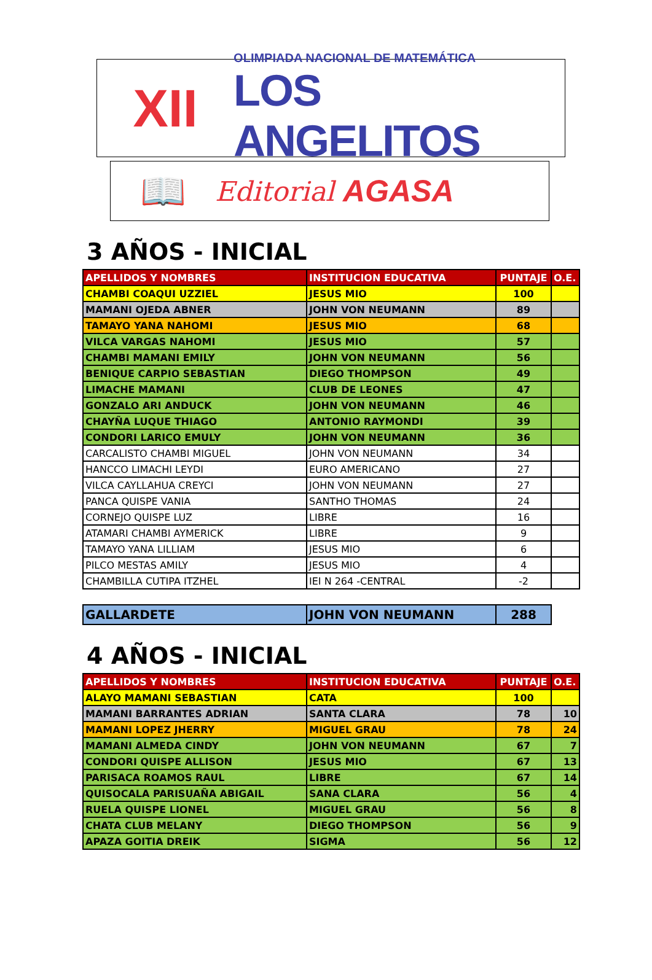XII
OLIMPIADA NACIONAL DE MATEMÁTICA
LOS ANGELITOS
📖
Editorial AGASA
3 AÑOS - INICIAL
| APELLIDOS Y NOMBRES | INSTITUCION EDUCATIVA | PUNTAJE | O.E. |
| --- | --- | --- | --- |
| CHAMBI COAQUI UZZIEL | JESUS MIO | 100 | |
| MAMANI OJEDA ABNER | JOHN VON NEUMANN | 89 | |
| TAMAYO YANA NAHOMI | JESUS MIO | 68 | |
| VILCA VARGAS NAHOMI | JESUS MIO | 57 | |
| CHAMBI MAMANI EMILY | JOHN VON NEUMANN | 56 | |
| BENIQUE CARPIO SEBASTIAN | DIEGO THOMPSON | 49 | |
| LIMACHE MAMANI | CLUB DE LEONES | 47 | |
| GONZALO ARI ANDUCK | JOHN VON NEUMANN | 46 | |
| CHAYÑA LUQUE THIAGO | ANTONIO RAYMONDI | 39 | |
| CONDORI LARICO EMULY | JOHN VON NEUMANN | 36 | |
| CARCALISTO CHAMBI MIGUEL | JOHN VON NEUMANN | 34 | |
| HANCCO LIMACHI LEYDI | EURO AMERICANO | 27 | |
| VILCA CAYLLAHUA CREYCI | JOHN VON NEUMANN | 27 | |
| PANCA QUISPE VANIA | SANTHO THOMAS | 24 | |
| CORNEJO QUISPE LUZ | LIBRE | 16 | |
| ATAMARI CHAMBI AYMERICK | LIBRE | 9 | |
| TAMAYO YANA LILLIAM | JESUS MIO | 6 | |
| PILCO MESTAS AMILY | JESUS MIO | 4 | |
| CHAMBILLA CUTIPA ITZHEL | IEI N 264 -CENTRAL | -2 | |
| GALLARDETE | JOHN VON NEUMANN | 288 |
4 AÑOS - INICIAL
| APELLIDOS Y NOMBRES | INSTITUCION EDUCATIVA | PUNTAJE | O.E. |
| --- | --- | --- | --- |
| ALAYO MAMANI SEBASTIAN | CATA | 100 | |
| MAMANI BARRANTES ADRIAN | SANTA CLARA | 78 | 10 |
| MAMANI LOPEZ JHERRY | MIGUEL GRAU | 78 | 24 |
| MAMANI ALMEDA CINDY | JOHN VON NEUMANN | 67 | 7 |
| CONDORI QUISPE ALLISON | JESUS MIO | 67 | 13 |
| PARISACA ROAMOS RAUL | LIBRE | 67 | 14 |
| QUISOCALA PARISUAÑA ABIGAIL | SANA CLARA | 56 | 4 |
| RUELA QUISPE LIONEL | MIGUEL GRAU | 56 | 8 |
| CHATA CLUB MELANY | DIEGO THOMPSON | 56 | 9 |
| APAZA GOITIA DREIK | SIGMA | 56 | 12 |